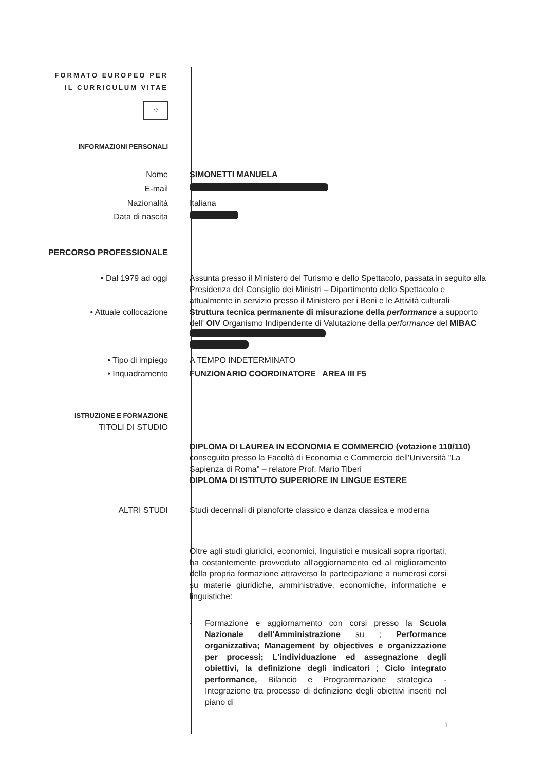FORMATO EUROPEO PER
IL CURRICULUM VITAE
⁘
INFORMAZIONI PERSONALI
Nome SIMONETTI MANUELA
E-mail
Nazionalità Italiana
Data di nascita
PERCORSO PROFESSIONALE
• Dal 1979 ad oggi Assunta presso il Ministero del Turismo e dello Spettacolo, passata in seguito alla Presidenza del Consiglio dei Ministri – Dipartimento dello Spettacolo e attualmente in servizio presso il Ministero per i Beni e le Attività culturali
• Attuale collocazione Struttura tecnica permanente di misurazione della performance a supporto dell' OIV Organismo Indipendente di Valutazione della performance del MIBAC
• Tipo di impiego A TEMPO INDETERMINATO
• Inquadramento FUNZIONARIO COORDINATORE AREA III F5
ISTRUZIONE E FORMAZIONE
TITOLI DI STUDIO
DIPLOMA DI LAUREA IN ECONOMIA E COMMERCIO (votazione 110/110)
conseguito presso la Facoltà di Economia e Commercio dell'Università "La Sapienza di Roma" – relatore Prof. Mario Tiberi
DIPLOMA DI ISTITUTO SUPERIORE IN LINGUE ESTERE
ALTRI STUDI Studi decennali di pianoforte classico e danza classica e moderna
Oltre agli studi giuridici, economici, linguistici e musicali sopra riportati, ha costantemente provveduto all'aggiornamento ed al miglioramento della propria formazione attraverso la partecipazione a numerosi corsi su materie giuridiche, amministrative, economiche, informatiche e linguistiche:
- Formazione e aggiornamento con corsi presso la Scuola Nazionale dell'Amministrazione su ; Performance organizzativa; Management by objectives e organizzazione per processi; L'individuazione ed assegnazione degli obiettivi, la definizione degli indicatori ; Ciclo integrato performance, Bilancio e Programmazione strategica - Integrazione tra processo di definizione degli obiettivi inseriti nel piano di
1